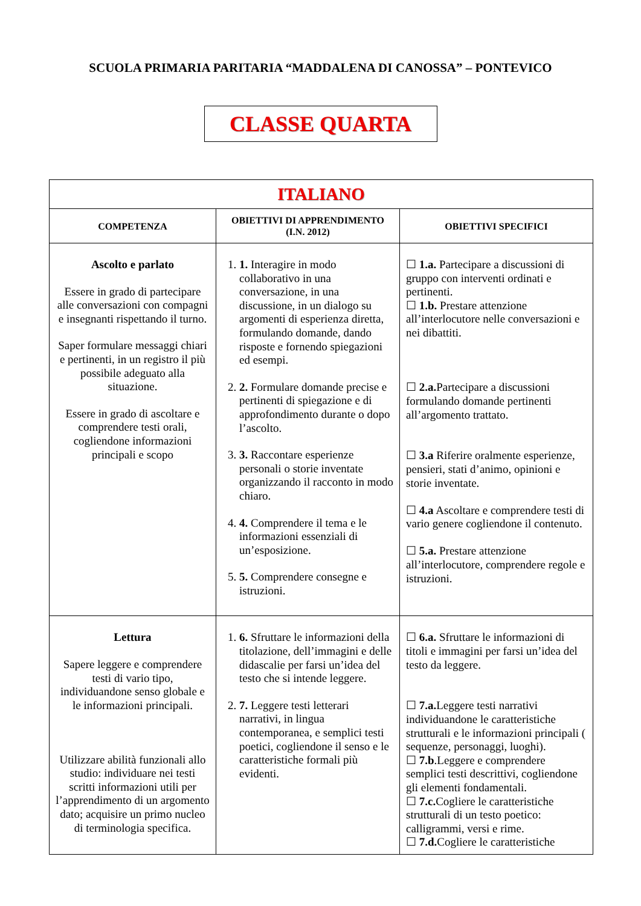SCUOLA PRIMARIA PARITARIA “MADDALENA DI CANOSSA” – PONTEVICO
CLASSE QUARTA
| ITALIANO | | |
| --- | --- | --- |
| COMPETENZA | OBIETTIVI DI APPRENDIMENTO (I.N. 2012) | OBIETTIVI SPECIFICI |
| Ascolto e parlato Essere in grado di partecipare alle conversazioni con compagni e insegnanti rispettando il turno. Saper formulare messaggi chiari e pertinenti, in un registro il più possibile adeguato alla situazione. Essere in grado di ascoltare e comprendere testi orali, cogliendone informazioni principali e scopo | 1. 1. Interagire in modo collaborativo in una conversazione, in una discussione, in un dialogo su argomenti di esperienza diretta, formulando domande, dando risposte e fornendo spiegazioni ed esempi. 2. 2. Formulare domande precise e pertinenti di spiegazione e di approfondimento durante o dopo l’ascolto. 3. 3. Raccontare esperienze personali o storie inventate organizzando il racconto in modo chiaro. 4. 4. Comprendere il tema e le informazioni essenziali di un’esposizione. 5. 5. Comprendere consegne e istruzioni. | ☐ 1.a. Partecipare a discussioni di gruppo con interventi ordinati e pertinenti. ☐ 1.b. Prestare attenzione all’interlocutore nelle conversazioni e nei dibattiti. ☐ 2.a. Partecipare a discussioni formulando domande pertinenti all’argomento trattato. ☐ 3.a Riferire oralmente esperienze, pensieri, stati d’animo, opinioni e storie inventate. ☐ 4.a Ascoltare e comprendere testi di vario genere cogliendone il contenuto. ☐ 5.a. Prestare attenzione all’interlocutore, comprendere regole e istruzioni. |
| Lettura Sapere leggere e comprendere testi di vario tipo, individuandone senso globale e le informazioni principali. Utilizzare abilità funzionali allo studio: individuare nei testi scritti informazioni utili per l’apprendimento di un argomento dato; acquisire un primo nucleo di terminologia specifica. | 1. 6. Sfruttare le informazioni della titolazione, dell’immagini e delle didascalie per farsi un’idea del testo che si intende leggere. 2. 7. Leggere testi letterari narrativi, in lingua contemporanea, e semplici testi poetici, cogliendone il senso e le caratteristiche formali più evidenti. | ☐ 6.a. Sfruttare le informazioni di titoli e immagini per farsi un’idea del testo da leggere. ☐ 7.a. Leggere testi narrativi individuandone le caratteristiche strutturali e le informazioni principali ( sequenze, personaggi, luoghi). ☐ 7.b .Leggere e comprendere semplici testi descrittivi, cogliendone gli elementi fondamentali. ☐ 7.c. Cogliere le caratteristiche strutturali di un testo poetico: calligrammi, versi e rime. ☐ 7.d. Cogliere le caratteristiche |